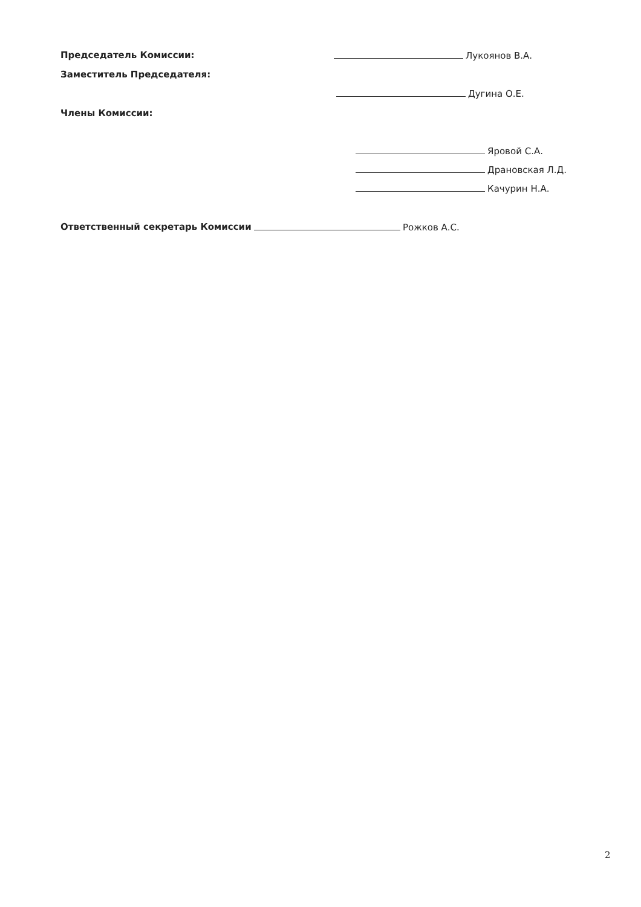Председатель Комиссии: Лукоянов В.А.
Заместитель Председателя:
Дугина О.Е.
Члены Комиссии:
Яровой С.А.
Драновская Л.Д.
Качурин Н.А.
Ответственный секретарь Комиссии Рожков А.С.
2